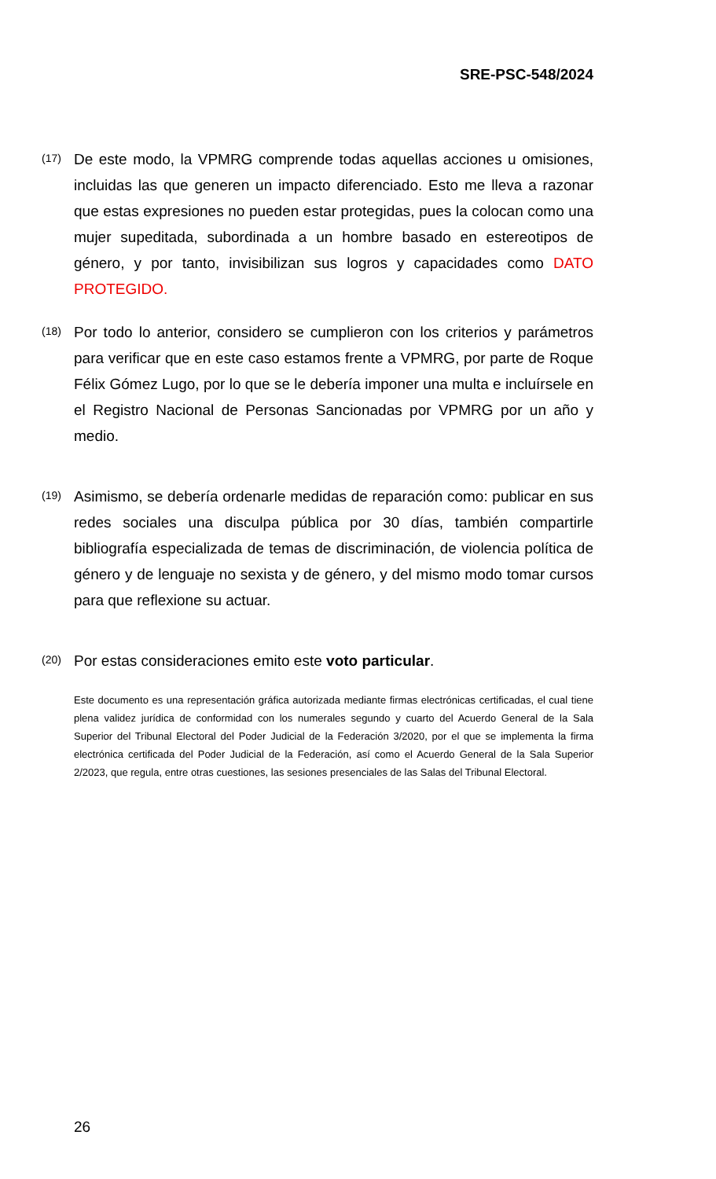SRE-PSC-548/2024
(17)
De este modo, la VPMRG comprende todas aquellas acciones u omisiones, incluidas las que generen un impacto diferenciado. Esto me lleva a razonar que estas expresiones no pueden estar protegidas, pues la colocan como una mujer supeditada, subordinada a un hombre basado en estereotipos de género, y por tanto, invisibilizan sus logros y capacidades como DATO PROTEGIDO.
(18)
Por todo lo anterior, considero se cumplieron con los criterios y parámetros para verificar que en este caso estamos frente a VPMRG, por parte de Roque Félix Gómez Lugo, por lo que se le debería imponer una multa e incluírsele en el Registro Nacional de Personas Sancionadas por VPMRG por un año y medio.
(19)
Asimismo, se debería ordenarle medidas de reparación como: publicar en sus redes sociales una disculpa pública por 30 días, también compartirle bibliografía especializada de temas de discriminación, de violencia política de género y de lenguaje no sexista y de género, y del mismo modo tomar cursos para que reflexione su actuar.
(20)
Por estas consideraciones emito este voto particular.
Este documento es una representación gráfica autorizada mediante firmas electrónicas certificadas, el cual tiene plena validez jurídica de conformidad con los numerales segundo y cuarto del Acuerdo General de la Sala Superior del Tribunal Electoral del Poder Judicial de la Federación 3/2020, por el que se implementa la firma electrónica certificada del Poder Judicial de la Federación, así como el Acuerdo General de la Sala Superior 2/2023, que regula, entre otras cuestiones, las sesiones presenciales de las Salas del Tribunal Electoral.
26